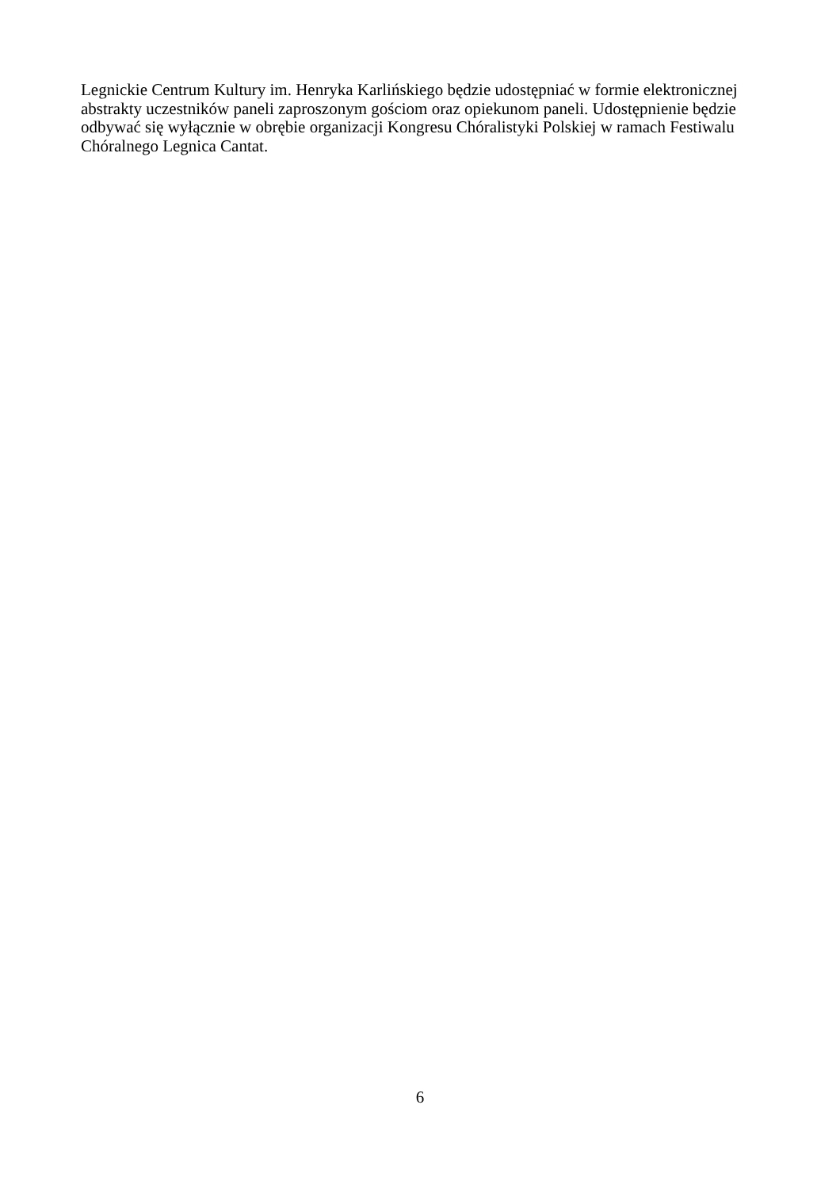Legnickie Centrum Kultury im. Henryka Karlińskiego będzie udostępniać w formie elektronicznej abstrakty uczestników paneli zaproszonym gościom oraz opiekunom paneli. Udostępnienie będzie odbywać się wyłącznie w obrębie organizacji Kongresu Chóralistyki Polskiej w ramach Festiwalu Chóralnego Legnica Cantat.
6